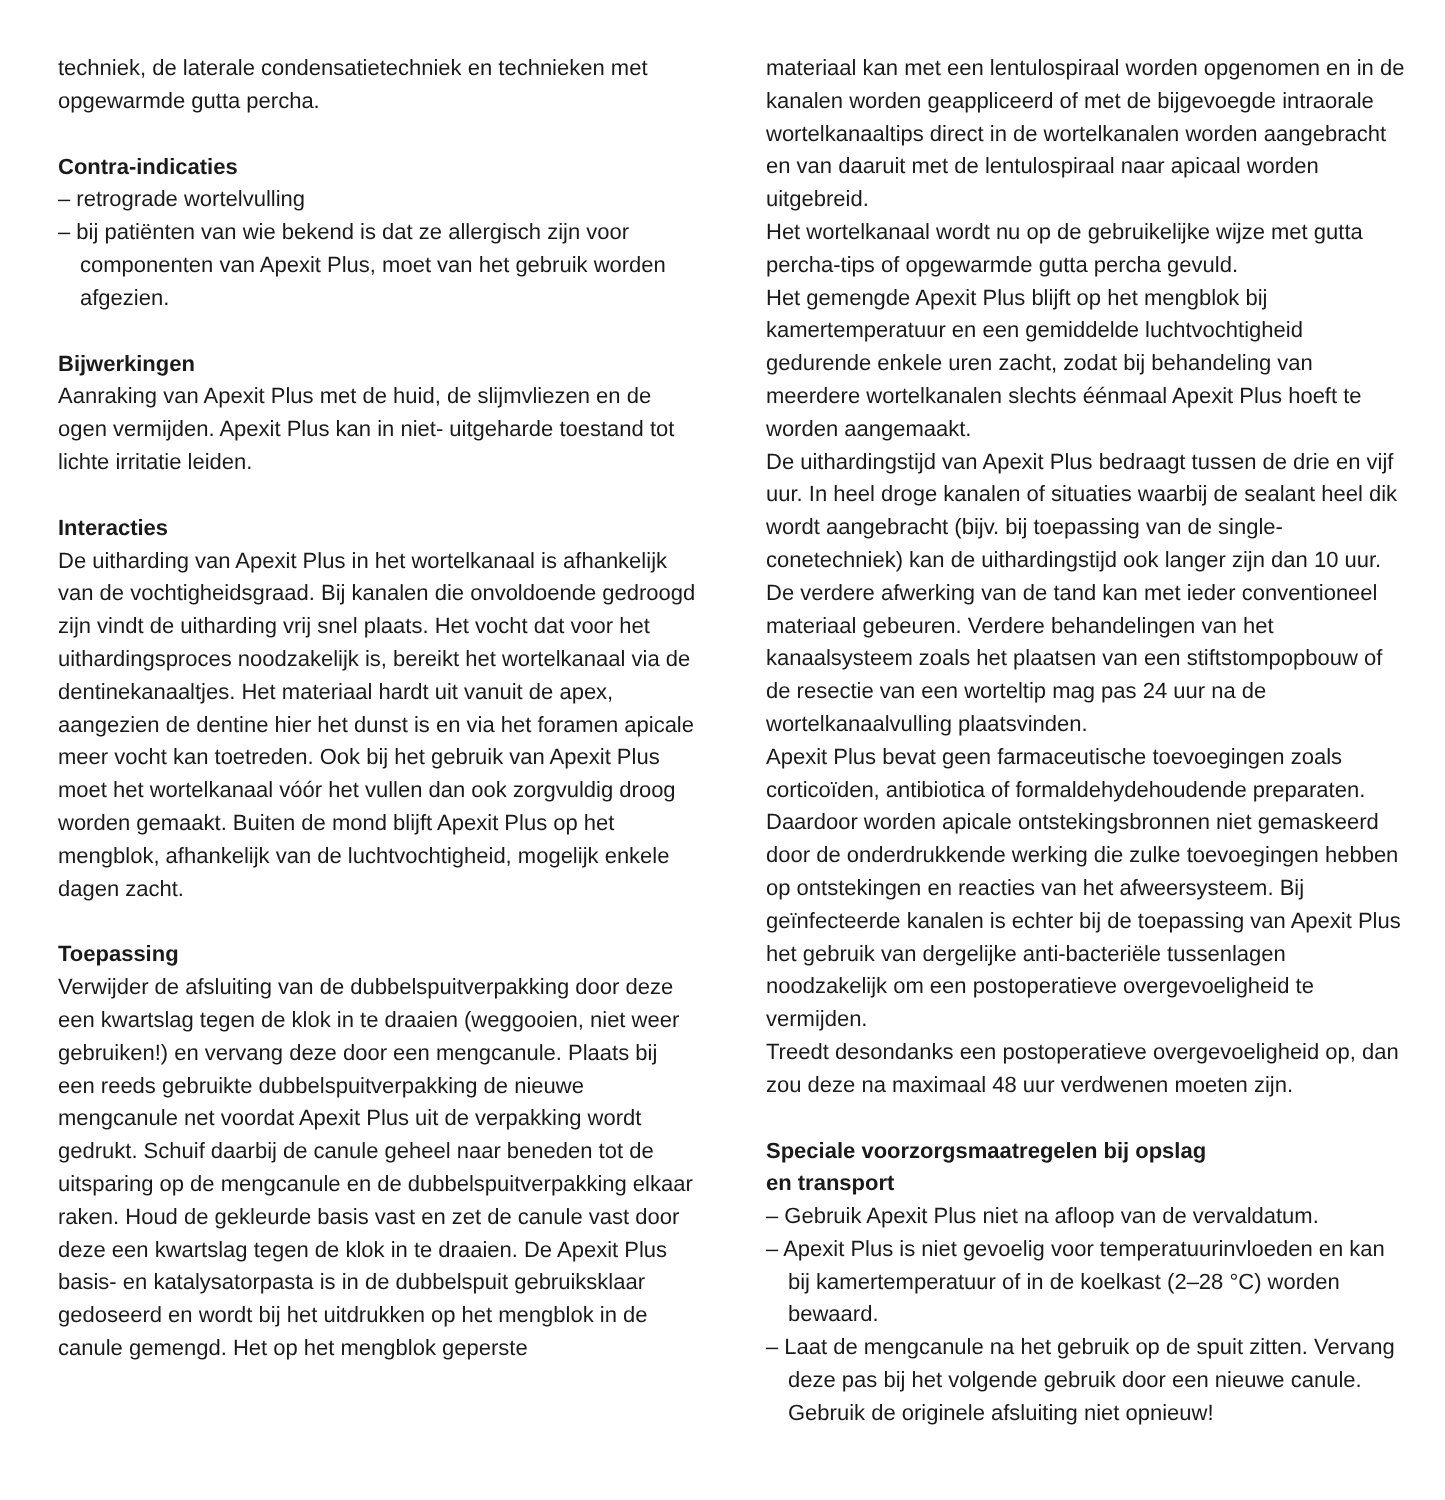techniek, de laterale condensatietechniek en technieken met opgewarmde gutta percha.
Contra-indicaties
– retrograde wortelvulling
– bij patiënten van wie bekend is dat ze allergisch zijn voor componenten van Apexit Plus, moet van het gebruik worden afgezien.
Bijwerkingen
Aanraking van Apexit Plus met de huid, de slijmvliezen en de ogen vermijden. Apexit Plus kan in niet- uitgeharde toestand tot lichte irritatie leiden.
Interacties
De uitharding van Apexit Plus in het wortelkanaal is afhankelijk van de vochtigheidsgraad. Bij kanalen die onvoldoende gedroogd zijn vindt de uitharding vrij snel plaats. Het vocht dat voor het uithardingsproces noodzakelijk is, bereikt het wortelkanaal via de dentinekanaaltjes. Het materiaal hardt uit vanuit de apex, aangezien de dentine hier het dunst is en via het foramen apicale meer vocht kan toetreden. Ook bij het gebruik van Apexit Plus moet het wortelkanaal vóór het vullen dan ook zorgvuldig droog worden gemaakt. Buiten de mond blijft Apexit Plus op het mengblok, afhankelijk van de luchtvochtigheid, mogelijk enkele dagen zacht.
Toepassing
Verwijder de afsluiting van de dubbelspuitverpakking door deze een kwartslag tegen de klok in te draaien (weggooien, niet weer gebruiken!) en vervang deze door een mengcanule. Plaats bij een reeds gebruikte dubbelspuitverpakking de nieuwe mengcanule net voordat Apexit Plus uit de verpakking wordt gedrukt. Schuif daarbij de canule geheel naar beneden tot de uitsparing op de mengcanule en de dubbelspuitverpakking elkaar raken. Houd de gekleurde basis vast en zet de canule vast door deze een kwartslag tegen de klok in te draaien. De Apexit Plus basis- en katalysatorpasta is in de dubbelspuit gebruiksklaar gedoseerd en wordt bij het uitdrukken op het mengblok in de canule gemengd. Het op het mengblok geperste
materiaal kan met een lentulospiraal worden opgenomen en in de kanalen worden geappliceerd of met de bijgevoegde intraorale wortelkanaaltips direct in de wortelkanalen worden aangebracht en van daaruit met de lentulospiraal naar apicaal worden uitgebreid.
Het wortelkanaal wordt nu op de gebruikelijke wijze met gutta percha-tips of opgewarmde gutta percha gevuld.
Het gemengde Apexit Plus blijft op het mengblok bij kamertemperatuur en een gemiddelde luchtvochtigheid gedurende enkele uren zacht, zodat bij behandeling van meerdere wortelkanalen slechts éénmaal Apexit Plus hoeft te worden aangemaakt.
De uithardingstijd van Apexit Plus bedraagt tussen de drie en vijf uur. In heel droge kanalen of situaties waarbij de sealant heel dik wordt aangebracht (bijv. bij toepassing van de single-conetechniek) kan de uithardingstijd ook langer zijn dan 10 uur. De verdere afwerking van de tand kan met ieder conventioneel materiaal gebeuren. Verdere behandelingen van het kanaalsysteem zoals het plaatsen van een stiftstompopbouw of de resectie van een worteltip mag pas 24 uur na de wortelkanaalvulling plaatsvinden.
Apexit Plus bevat geen farmaceutische toevoegingen zoals corticoïden, antibiotica of formaldehydehoudende preparaten. Daardoor worden apicale ontstekingsbronnen niet gemaskeerd door de onderdrukkende werking die zulke toevoegingen hebben op ontstekingen en reacties van het afweersysteem. Bij geïnfecteerde kanalen is echter bij de toepassing van Apexit Plus het gebruik van dergelijke anti-bacteriële tussenlagen noodzakelijk om een postoperatieve overgevoeligheid te vermijden.
Treedt desondanks een postoperatieve overgevoeligheid op, dan zou deze na maximaal 48 uur verdwenen moeten zijn.
Speciale voorzorgsmaatregelen bij opslag
en transport
– Gebruik Apexit Plus niet na afloop van de vervaldatum.
– Apexit Plus is niet gevoelig voor temperatuurinvloeden en kan bij kamertemperatuur of in de koelkast (2–28 °C) worden bewaard.
– Laat de mengcanule na het gebruik op de spuit zitten. Vervang deze pas bij het volgende gebruik door een nieuwe canule. Gebruik de originele afsluiting niet opnieuw!